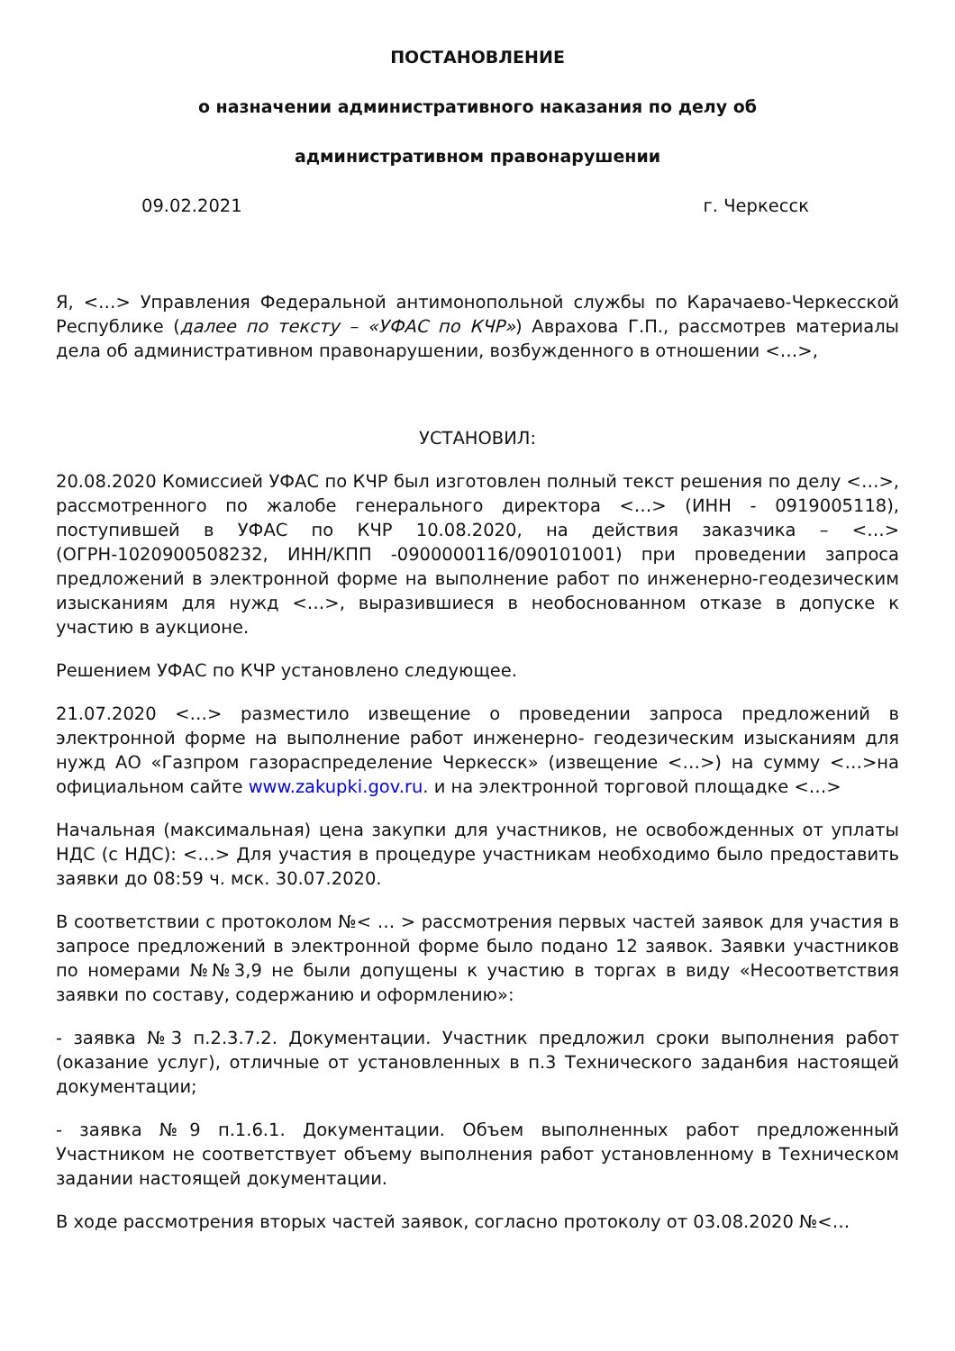ПОСТАНОВЛЕНИЕ
о назначении административного наказания по делу об
административном правонарушении
09.02.2021 г. Черкесск
Я, <…> Управления Федеральной антимонопольной службы по Карачаево-Черкесской Республике (далее по тексту – «УФАС по КЧР») Аврахова Г.П., рассмотрев материалы дела об административном правонарушении, возбужденного в отношении <…>,
УСТАНОВИЛ:
20.08.2020 Комиссией УФАС по КЧР был изготовлен полный текст решения по делу <…>, рассмотренного по жалобе генерального директора <…> (ИНН - 0919005118), поступившей в УФАС по КЧР 10.08.2020, на действия заказчика – <…> (ОГРН-1020900508232, ИНН/КПП -0900000116/090101001) при проведении запроса предложений в электронной форме на выполнение работ по инженерно-геодезическим изысканиям для нужд <…>, выразившиеся в необоснованном отказе в допуске к участию в аукционе.
Решением УФАС по КЧР установлено следующее.
21.07.2020 <…> разместило извещение о проведении запроса предложений в электронной форме на выполнение работ инженерно- геодезическим изысканиям для нужд АО «Газпром газораспределение Черкесск» (извещение <…>) на сумму <…>на официальном сайте www.zakupki.gov.ru. и на электронной торговой площадке <…>
Начальная (максимальная) цена закупки для участников, не освобожденных от уплаты НДС (с НДС): <…> Для участия в процедуре участникам необходимо было предоставить заявки до 08:59 ч. мск. 30.07.2020.
В соответствии с протоколом №< … > рассмотрения первых частей заявок для участия в запросе предложений в электронной форме было подано 12 заявок. Заявки участников по номерами №№3,9 не были допущены к участию в торгах в виду «Несоответствия заявки по составу, содержанию и оформлению»:
- заявка №3 п.2.3.7.2. Документации. Участник предложил сроки выполнения работ (оказание услуг), отличные от установленных в п.3 Технического задан6ия настоящей документации;
- заявка №9 п.1.6.1. Документации. Объем выполненных работ предложенный Участником не соответствует объему выполнения работ установленному в Техническом задании настоящей документации.
В ходе рассмотрения вторых частей заявок, согласно протоколу от 03.08.2020 №<…